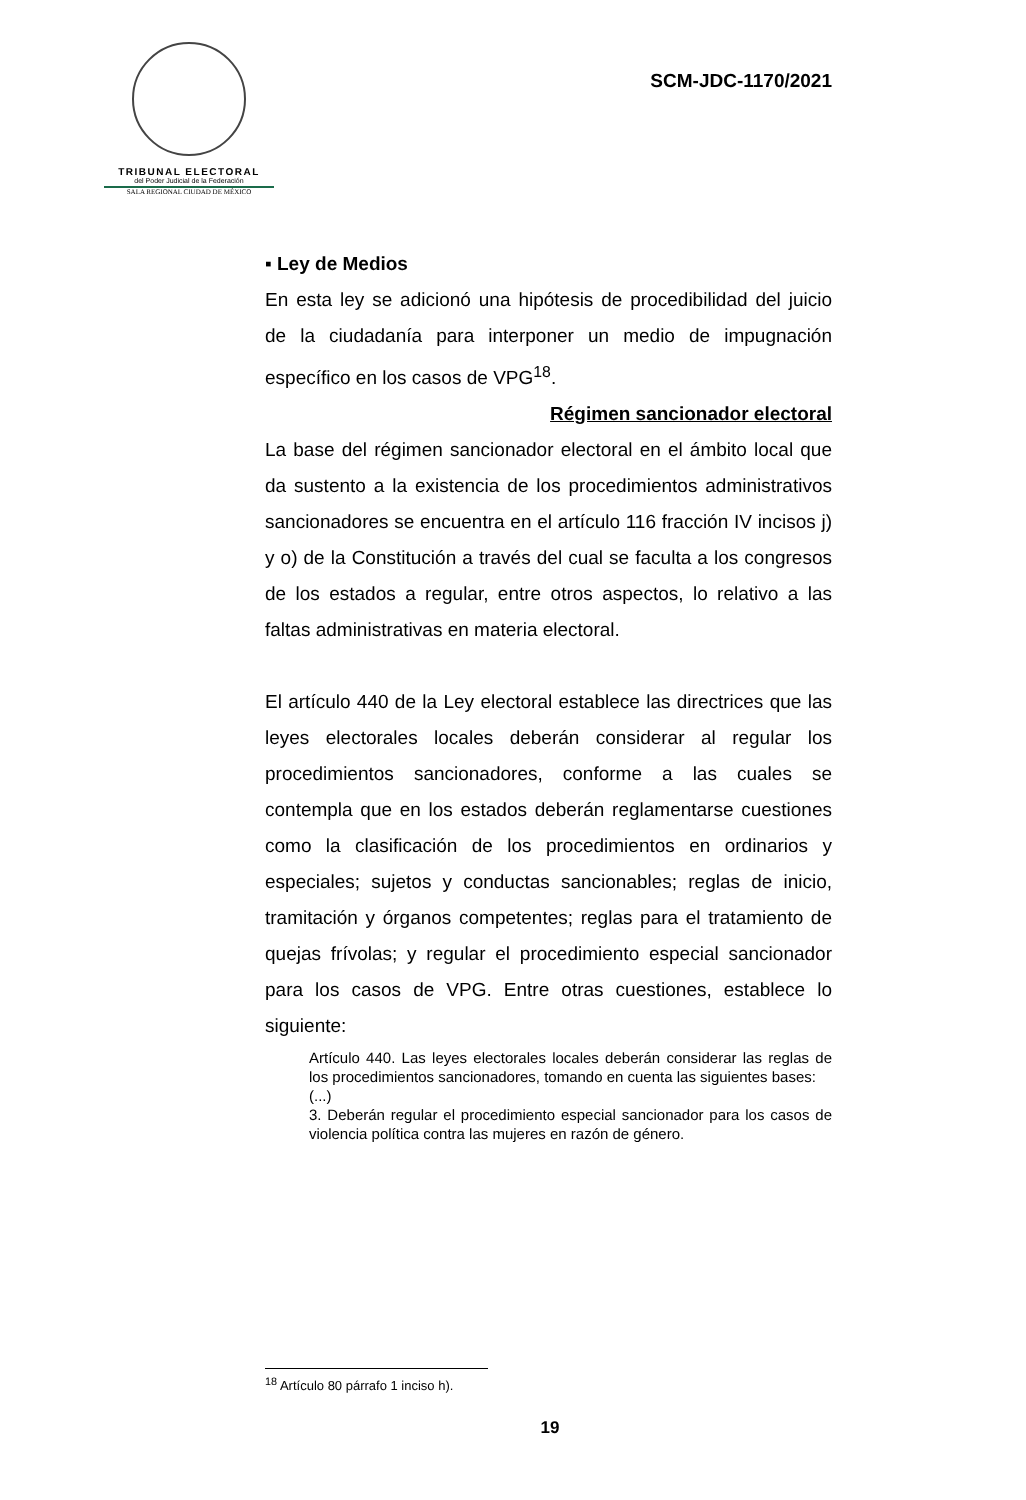TRIBUNAL ELECTORAL
del Poder Judicial de la Federación
SALA REGIONAL CIUDAD DE MÉXICO
SCM-JDC-1170/2021
▪ Ley de Medios
En esta ley se adicionó una hipótesis de procedibilidad del juicio de la ciudadanía para interponer un medio de impugnación específico en los casos de VPG<sup>18</sup>.
Régimen sancionador electoral
La base del régimen sancionador electoral en el ámbito local que da sustento a la existencia de los procedimientos administrativos sancionadores se encuentra en el artículo 116 fracción IV incisos j) y o) de la Constitución a través del cual se faculta a los congresos de los estados a regular, entre otros aspectos, lo relativo a las faltas administrativas en materia electoral.
El artículo 440 de la Ley electoral establece las directrices que las leyes electorales locales deberán considerar al regular los procedimientos sancionadores, conforme a las cuales se contempla que en los estados deberán reglamentarse cuestiones como la clasificación de los procedimientos en ordinarios y especiales; sujetos y conductas sancionables; reglas de inicio, tramitación y órganos competentes; reglas para el tratamiento de quejas frívolas; y regular el procedimiento especial sancionador para los casos de VPG. Entre otras cuestiones, establece lo siguiente:
Artículo 440. Las leyes electorales locales deberán considerar las reglas de los procedimientos sancionadores, tomando en cuenta las siguientes bases:
(...)
3. Deberán regular el procedimiento especial sancionador para los casos de violencia política contra las mujeres en razón de género.
<sup>18</sup> Artículo 80 párrafo 1 inciso h).
19